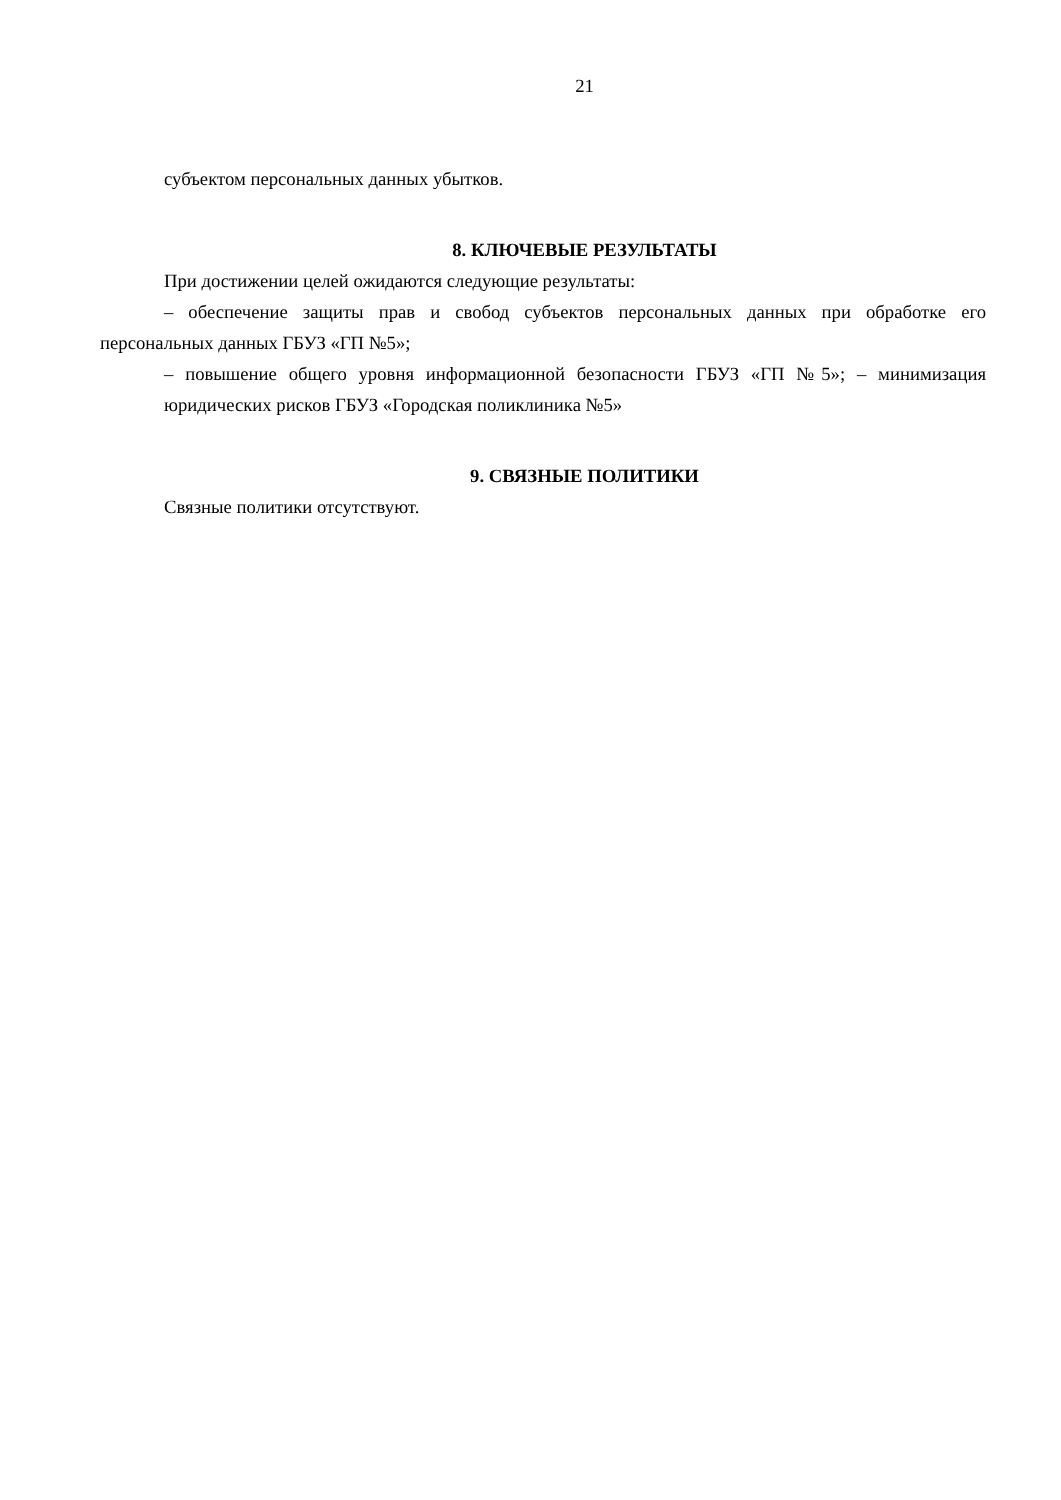21
субъектом персональных данных убытков.
8. КЛЮЧЕВЫЕ РЕЗУЛЬТАТЫ
При достижении целей ожидаются следующие результаты:
– обеспечение защиты прав и свобод субъектов персональных данных при обработке его персональных данных ГБУЗ «ГП №5»;
– повышение общего уровня информационной безопасности ГБУЗ «ГП №5»; – минимизация юридических рисков ГБУЗ «Городская поликлиника №5»
9. СВЯЗНЫЕ ПОЛИТИКИ
Связные политики отсутствуют.